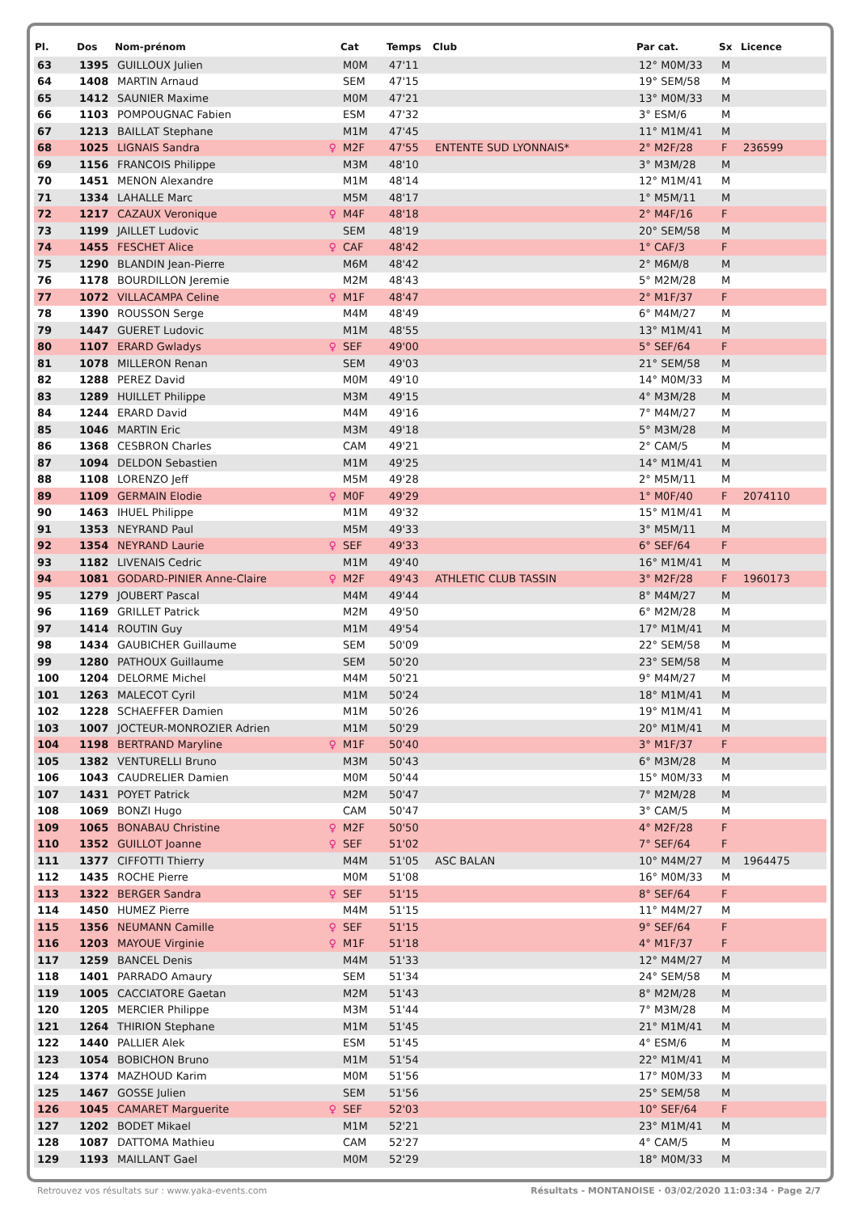| Pl. | Dos | Nom-prénom | | Cat | Temps | Club | Par cat. | Sx | Licence |
| --- | --- | --- | --- | --- | --- | --- | --- | --- | --- |
| 63 | 1395 | GUILLOUX Julien | | M0M | 47'11 | | 12° M0M/33 | M | |
| 64 | 1408 | MARTIN Arnaud | | SEM | 47'15 | | 19° SEM/58 | M | |
| 65 | 1412 | SAUNIER Maxime | | M0M | 47'21 | | 13° M0M/33 | M | |
| 66 | 1103 | POMPOUGNAC Fabien | | ESM | 47'32 | | 3° ESM/6 | M | |
| 67 | 1213 | BAILLAT Stephane | | M1M | 47'45 | | 11° M1M/41 | M | |
| 68 | 1025 | LIGNAIS Sandra | ♀ | M2F | 47'55 | ENTENTE SUD LYONNAIS* | 2° M2F/28 | F | 236599 |
| 69 | 1156 | FRANCOIS Philippe | | M3M | 48'10 | | 3° M3M/28 | M | |
| 70 | 1451 | MENON Alexandre | | M1M | 48'14 | | 12° M1M/41 | M | |
| 71 | 1334 | LAHALLE Marc | | M5M | 48'17 | | 1° M5M/11 | M | |
| 72 | 1217 | CAZAUX Veronique | ♀ | M4F | 48'18 | | 2° M4F/16 | F | |
| 73 | 1199 | JAILLET Ludovic | | SEM | 48'19 | | 20° SEM/58 | M | |
| 74 | 1455 | FESCHET Alice | ♀ | CAF | 48'42 | | 1° CAF/3 | F | |
| 75 | 1290 | BLANDIN Jean-Pierre | | M6M | 48'42 | | 2° M6M/8 | M | |
| 76 | 1178 | BOURDILLON Jeremie | | M2M | 48'43 | | 5° M2M/28 | M | |
| 77 | 1072 | VILLACAMPA Celine | ♀ | M1F | 48'47 | | 2° M1F/37 | F | |
| 78 | 1390 | ROUSSON Serge | | M4M | 48'49 | | 6° M4M/27 | M | |
| 79 | 1447 | GUERET Ludovic | | M1M | 48'55 | | 13° M1M/41 | M | |
| 80 | 1107 | ERARD Gwladys | ♀ | SEF | 49'00 | | 5° SEF/64 | F | |
| 81 | 1078 | MILLERON Renan | | SEM | 49'03 | | 21° SEM/58 | M | |
| 82 | 1288 | PEREZ David | | M0M | 49'10 | | 14° M0M/33 | M | |
| 83 | 1289 | HUILLET Philippe | | M3M | 49'15 | | 4° M3M/28 | M | |
| 84 | 1244 | ERARD David | | M4M | 49'16 | | 7° M4M/27 | M | |
| 85 | 1046 | MARTIN Eric | | M3M | 49'18 | | 5° M3M/28 | M | |
| 86 | 1368 | CESBRON Charles | | CAM | 49'21 | | 2° CAM/5 | M | |
| 87 | 1094 | DELDON Sebastien | | M1M | 49'25 | | 14° M1M/41 | M | |
| 88 | 1108 | LORENZO Jeff | | M5M | 49'28 | | 2° M5M/11 | M | |
| 89 | 1109 | GERMAIN Elodie | ♀ | M0F | 49'29 | | 1° M0F/40 | F | 2074110 |
| 90 | 1463 | IHUEL Philippe | | M1M | 49'32 | | 15° M1M/41 | M | |
| 91 | 1353 | NEYRAND Paul | | M5M | 49'33 | | 3° M5M/11 | M | |
| 92 | 1354 | NEYRAND Laurie | ♀ | SEF | 49'33 | | 6° SEF/64 | F | |
| 93 | 1182 | LIVENAIS Cedric | | M1M | 49'40 | | 16° M1M/41 | M | |
| 94 | 1081 | GODARD-PINIER Anne-Claire | ♀ | M2F | 49'43 | ATHLETIC CLUB TASSIN | 3° M2F/28 | F | 1960173 |
| 95 | 1279 | JOUBERT Pascal | | M4M | 49'44 | | 8° M4M/27 | M | |
| 96 | 1169 | GRILLET Patrick | | M2M | 49'50 | | 6° M2M/28 | M | |
| 97 | 1414 | ROUTIN Guy | | M1M | 49'54 | | 17° M1M/41 | M | |
| 98 | 1434 | GAUBICHER Guillaume | | SEM | 50'09 | | 22° SEM/58 | M | |
| 99 | 1280 | PATHOUX Guillaume | | SEM | 50'20 | | 23° SEM/58 | M | |
| 100 | 1204 | DELORME Michel | | M4M | 50'21 | | 9° M4M/27 | M | |
| 101 | 1263 | MALECOT Cyril | | M1M | 50'24 | | 18° M1M/41 | M | |
| 102 | 1228 | SCHAEFFER Damien | | M1M | 50'26 | | 19° M1M/41 | M | |
| 103 | 1007 | JOCTEUR-MONROZIER Adrien | | M1M | 50'29 | | 20° M1M/41 | M | |
| 104 | 1198 | BERTRAND Maryline | ♀ | M1F | 50'40 | | 3° M1F/37 | F | |
| 105 | 1382 | VENTURELLI Bruno | | M3M | 50'43 | | 6° M3M/28 | M | |
| 106 | 1043 | CAUDRELIER Damien | | M0M | 50'44 | | 15° M0M/33 | M | |
| 107 | 1431 | POYET Patrick | | M2M | 50'47 | | 7° M2M/28 | M | |
| 108 | 1069 | BONZI Hugo | | CAM | 50'47 | | 3° CAM/5 | M | |
| 109 | 1065 | BONABAU Christine | ♀ | M2F | 50'50 | | 4° M2F/28 | F | |
| 110 | 1352 | GUILLOT Joanne | ♀ | SEF | 51'02 | | 7° SEF/64 | F | |
| 111 | 1377 | CIFFOTTI Thierry | | M4M | 51'05 | ASC BALAN | 10° M4M/27 | M | 1964475 |
| 112 | 1435 | ROCHE Pierre | | M0M | 51'08 | | 16° M0M/33 | M | |
| 113 | 1322 | BERGER Sandra | ♀ | SEF | 51'15 | | 8° SEF/64 | F | |
| 114 | 1450 | HUMEZ Pierre | | M4M | 51'15 | | 11° M4M/27 | M | |
| 115 | 1356 | NEUMANN Camille | ♀ | SEF | 51'15 | | 9° SEF/64 | F | |
| 116 | 1203 | MAYOUE Virginie | ♀ | M1F | 51'18 | | 4° M1F/37 | F | |
| 117 | 1259 | BANCEL Denis | | M4M | 51'33 | | 12° M4M/27 | M | |
| 118 | 1401 | PARRADO Amaury | | SEM | 51'34 | | 24° SEM/58 | M | |
| 119 | 1005 | CACCIATORE Gaetan | | M2M | 51'43 | | 8° M2M/28 | M | |
| 120 | 1205 | MERCIER Philippe | | M3M | 51'44 | | 7° M3M/28 | M | |
| 121 | 1264 | THIRION Stephane | | M1M | 51'45 | | 21° M1M/41 | M | |
| 122 | 1440 | PALLIER Alek | | ESM | 51'45 | | 4° ESM/6 | M | |
| 123 | 1054 | BOBICHON Bruno | | M1M | 51'54 | | 22° M1M/41 | M | |
| 124 | 1374 | MAZHOUD Karim | | M0M | 51'56 | | 17° M0M/33 | M | |
| 125 | 1467 | GOSSE Julien | | SEM | 51'56 | | 25° SEM/58 | M | |
| 126 | 1045 | CAMARET Marguerite | ♀ | SEF | 52'03 | | 10° SEF/64 | F | |
| 127 | 1202 | BODET Mikael | | M1M | 52'21 | | 23° M1M/41 | M | |
| 128 | 1087 | DATTOMA Mathieu | | CAM | 52'27 | | 4° CAM/5 | M | |
| 129 | 1193 | MAILLANT Gael | | M0M | 52'29 | | 18° M0M/33 | M | |
Retrouvez vos résultats sur : www.yaka-events.com Résultats - MONTANOISE · 03/02/2020 11:03:34 · Page 2/7